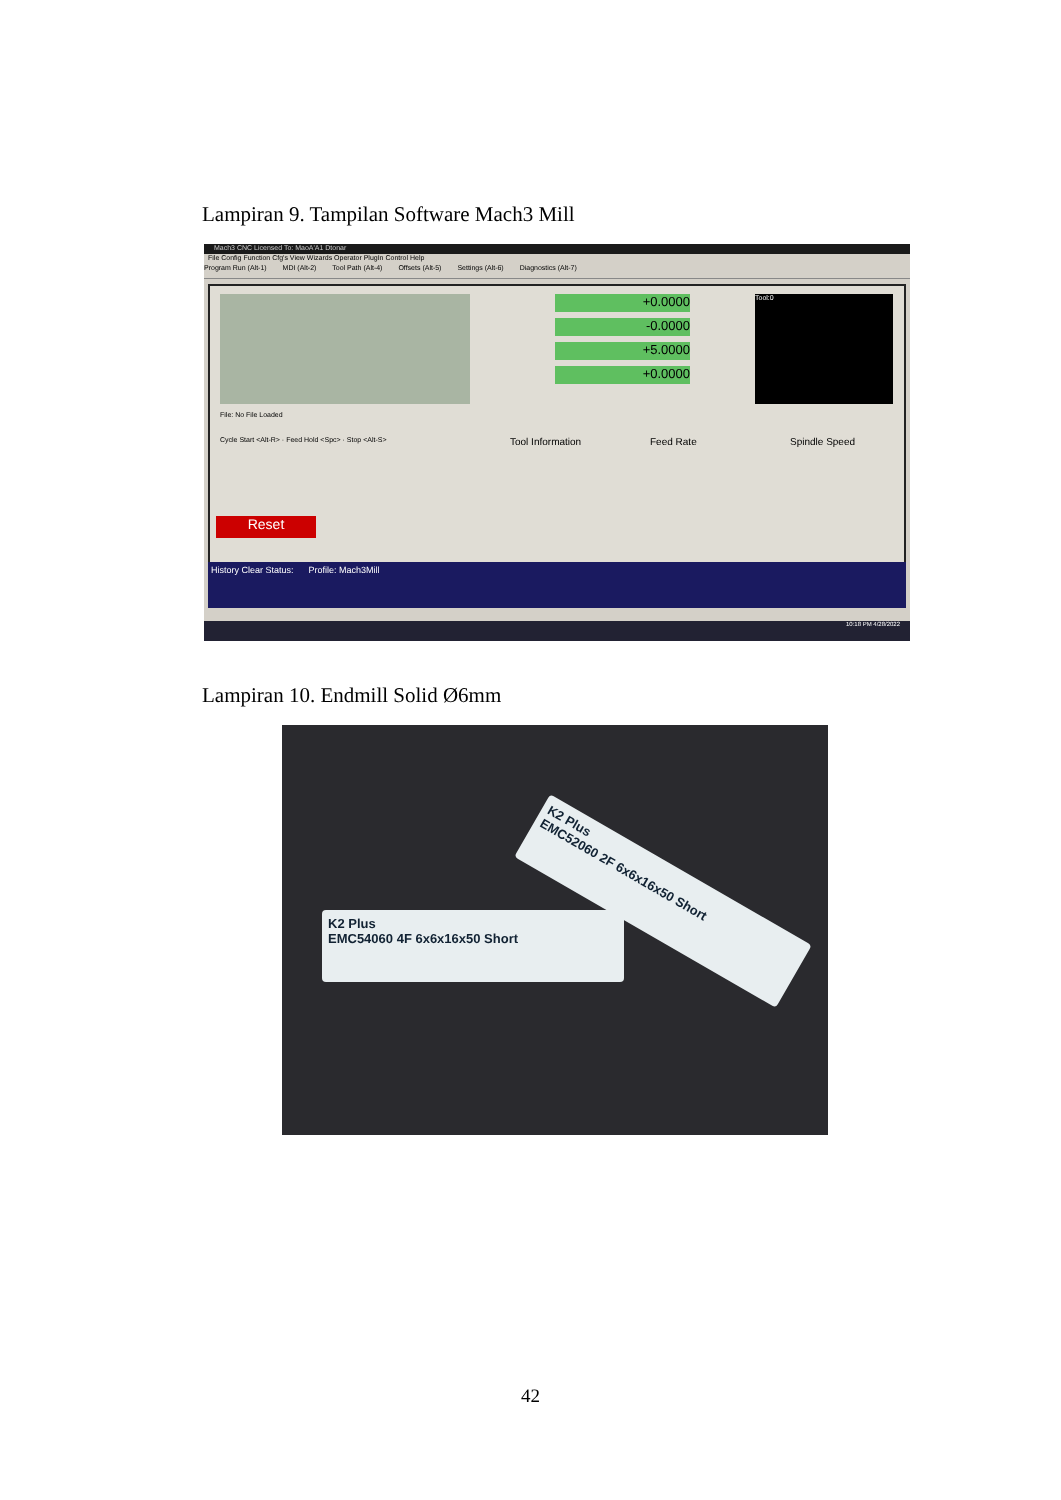Lampiran 9. Tampilan Software Mach3 Mill
Mach3 CNC Licensed To: MaoA'A1 Dtonar
File Config Function Cfg's View Wizards Operator PlugIn Control Help
Program Run (Alt-1) MDI (Alt-2) Tool Path (Alt-4) Offsets (Alt-5) Settings (Alt-6) Diagnostics (Alt-7)
+0.0000
-0.0000
+5.0000
+0.0000
Tool:0
File: No File Loaded
Cycle Start <Alt-R> · Feed Hold <Spc> · Stop <Alt-S>
Tool Information Feed Rate Spindle Speed
Reset
History Clear Status: Profile: Mach3Mill
10:18 PM 4/28/2022
Lampiran 10. Endmill Solid Ø6mm
K2 Plus
EMC54060 4F 6x6x16x50 Short
K2 Plus
EMC52060 2F 6x6x16x50 Short
42